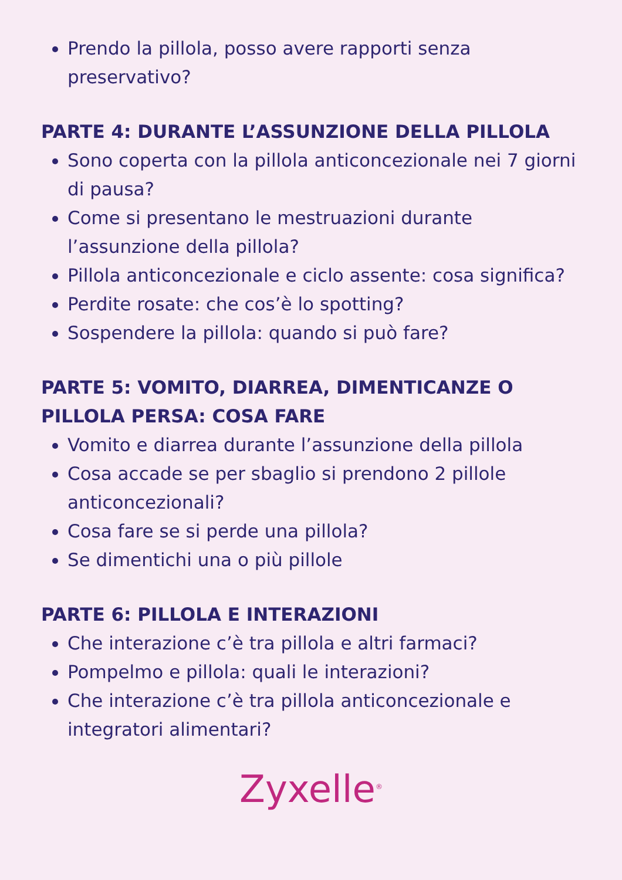Prendo la pillola, posso avere rapporti senza preservativo?
PARTE 4: DURANTE L’ASSUNZIONE DELLA PILLOLA
Sono coperta con la pillola anticoncezionale nei 7 giorni di pausa?
Come si presentano le mestruazioni durante l’assunzione della pillola?
Pillola anticoncezionale e ciclo assente: cosa significa?
Perdite rosate: che cos’è lo spotting?
Sospendere la pillola: quando si può fare?
PARTE 5: VOMITO, DIARREA, DIMENTICANZE O PILLOLA PERSA: COSA FARE
Vomito e diarrea durante l’assunzione della pillola
Cosa accade se per sbaglio si prendono 2 pillole anticoncezionali?
Cosa fare se si perde una pillola?
Se dimentichi una o più pillole
PARTE 6: PILLOLA E INTERAZIONI
Che interazione c’è tra pillola e altri farmaci?
Pompelmo e pillola: quali le interazioni?
Che interazione c’è tra pillola anticoncezionale e integratori alimentari?
Zyxelle<sup>®</sup>